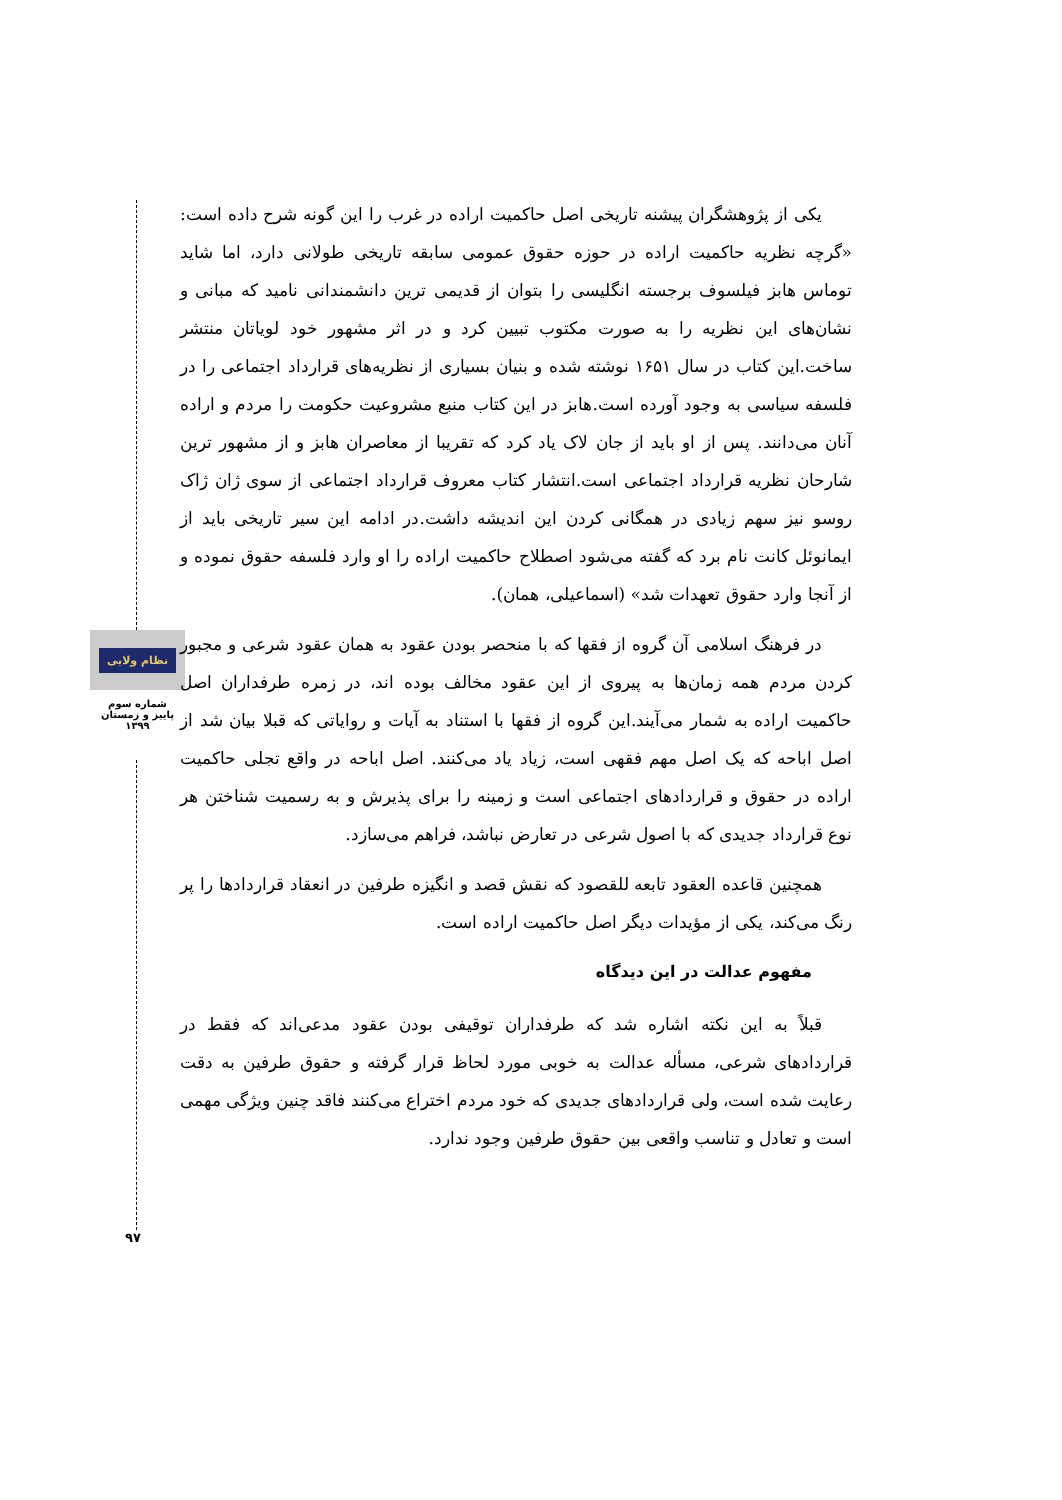نظام ولایی
شماره سوم
پاییز و زمستان
۱۳۹۹
یکی از پژوهشگران پیشنه تاریخی اصل حاکمیت اراده در غرب را این گونه شرح داده است: «گرچه نظریه حاکمیت اراده در حوزه حقوق عمومی سابقه تاریخی طولانی دارد، اما شاید توماس هابز فیلسوف برجسته انگلیسی را بتوان از قدیمی ترین دانشمندانی نامید که مبانی و نشان‌های این نظریه را به صورت مکتوب تبیین کرد و در اثر مشهور خود لویاتان منتشر ساخت.این کتاب در سال ۱۶۵۱ نوشته شده و بنیان بسیاری از نظریه‌های قرارداد اجتماعی را در فلسفه سیاسی به وجود آورده است.هابز در این کتاب منبع مشروعیت حکومت را مردم و اراده آنان می‌دانند. پس از او باید از جان لاک یاد کرد که تقریبا از معاصران هابز و از مشهور ترین شارحان نظریه قرارداد اجتماعی است.انتشار کتاب معروف قرارداد اجتماعی از سوی ژان ژاک روسو نیز سهم زیادی در همگانی کردن این اندیشه داشت.در ادامه این سیر تاریخی باید از ایمانوئل کانت نام برد که گفته می‌شود اصطلاح حاکمیت اراده را او وارد فلسفه حقوق نموده و از آنجا وارد حقوق تعهدات شد» (اسماعیلی، همان).
در فرهنگ اسلامی آن گروه از فقها که با منحصر بودن عقود به همان عقود شرعی و مجبور کردن مردم همه زمان‌ها به پیروی از این عقود مخالف بوده اند، در زمره طرفداران اصل حاکمیت اراده به شمار می‌آیند.این گروه از فقها با استناد به آیات و روایاتی که قبلا بیان شد از اصل اباحه که یک اصل مهم فقهی است، زیاد یاد می‌کنند. اصل اباحه در واقع تجلی حاکمیت اراده در حقوق و قراردادهای اجتماعی است و زمینه را برای پذیرش و به رسمیت شناختن هر نوع قرارداد جدیدی که با اصول شرعی در تعارض نباشد، فراهم می‌سازد.
همچنین قاعده العقود تابعه للقصود که نقش قصد و انگیزه طرفین در انعقاد قراردادها را پر رنگ می‌کند، یکی از مؤیدات دیگر اصل حاکمیت اراده است.
مفهوم عدالت در این دیدگاه
قبلاً به این نکته اشاره شد که طرفداران توقیفی بودن عقود مدعی‌اند که فقط در قراردادهای شرعی، مسأله عدالت به خوبی مورد لحاظ قرار گرفته و حقوق طرفین به دقت رعایت شده است، ولی قراردادهای جدیدی که خود مردم اختراع می‌کنند فاقد چنین ویژگی مهمی است و تعادل و تناسب واقعی بین حقوق طرفین وجود ندارد.
۹۷